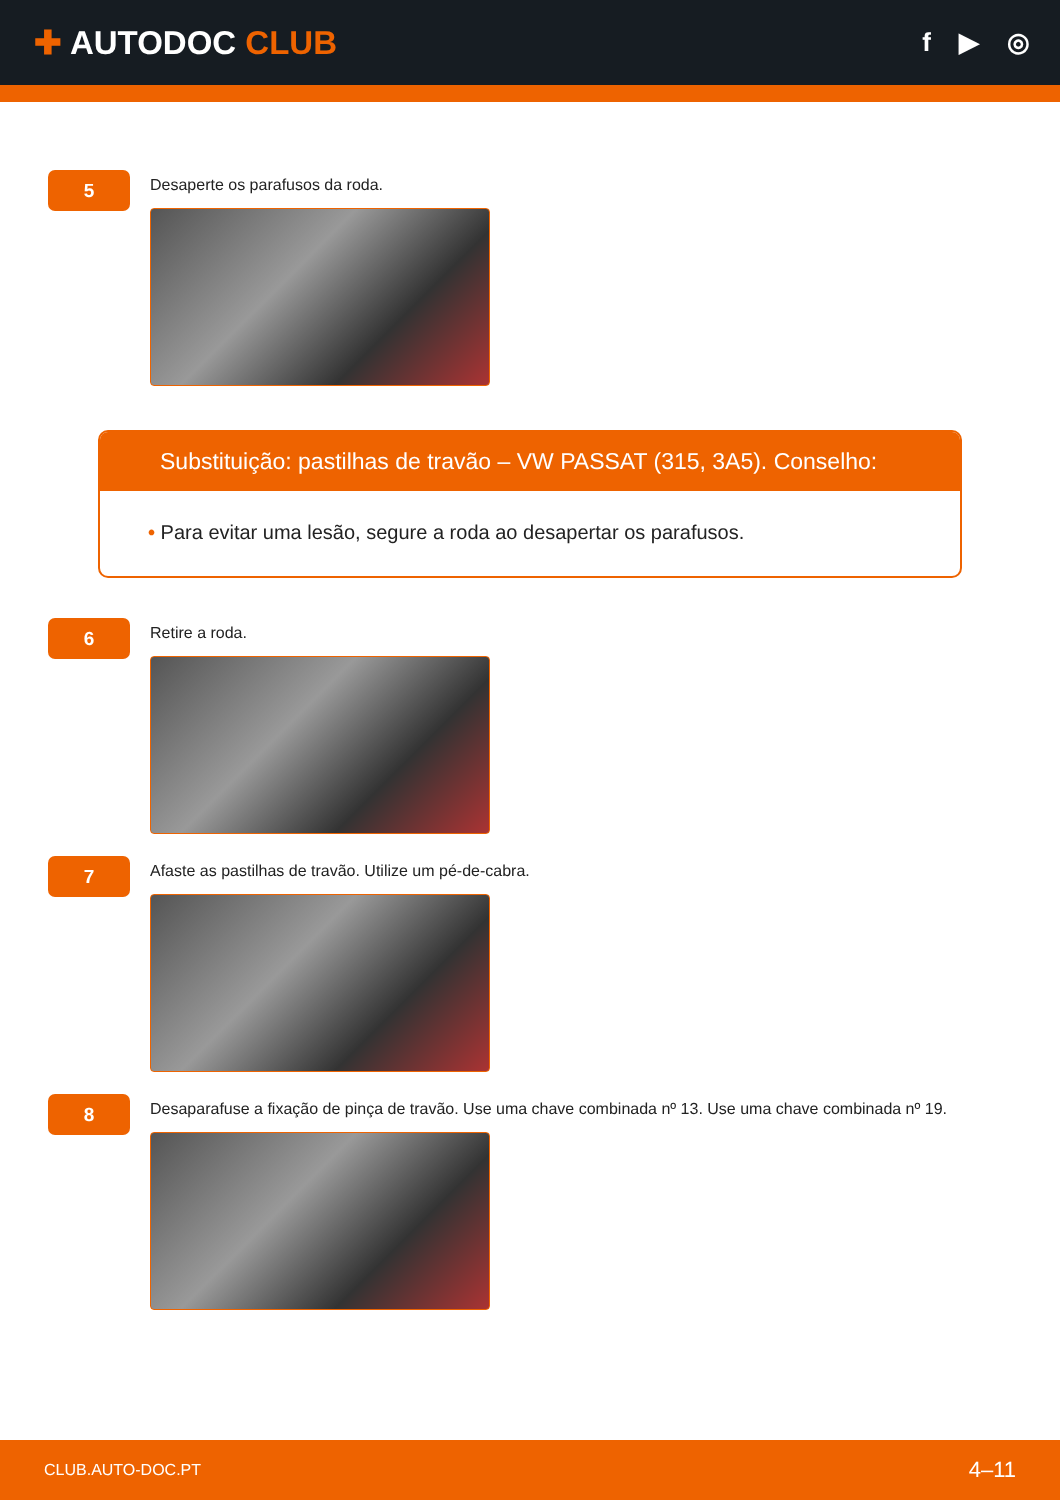✚ AUTODOC CLUB
f ▶ ◎
5
Desaperte os parafusos da roda.
Substituição: pastilhas de travão – VW PASSAT (315, 3A5). Conselho:
• Para evitar uma lesão, segure a roda ao desapertar os parafusos.
6
Retire a roda.
7
Afaste as pastilhas de travão. Utilize um pé-de-cabra.
8
Desaparafuse a fixação de pinça de travão. Use uma chave combinada nº 13. Use uma chave combinada nº 19.
CLUB.AUTO-DOC.PT 4–11